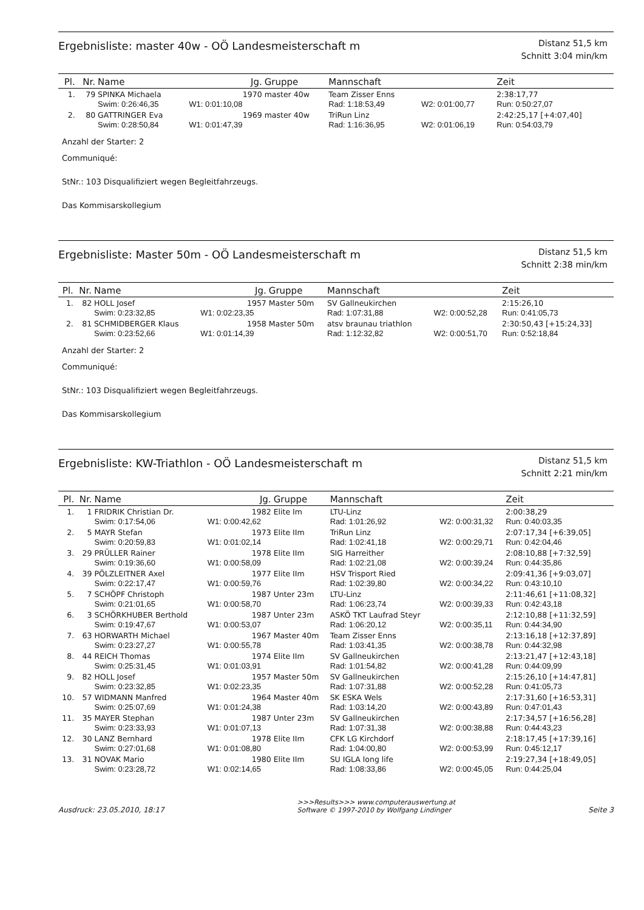Ergebnisliste: master 40w - OÖ Landesmeisterschaft m
Distanz 51,5 km
Schnitt 3:04 min/km
| Pl. | Nr. | Name | Jg. | Gruppe | Mannschaft | | Zeit |
| --- | --- | --- | --- | --- | --- | --- | --- |
| 1. | 79 | SPINKA Michaela | 1970 | master 40w | Team Zisser Enns | | 2:38:17,77 |
| | | Swim: 0:26:46,35 | W1: 0:01:10,08 | | Rad: 1:18:53,49 | W2: 0:01:00,77 | Run: 0:50:27,07 |
| 2. | 80 | GATTRINGER Eva | 1969 | master 40w | TriRun Linz | | 2:42:25,17 [+4:07,40] |
| | | Swim: 0:28:50,84 | W1: 0:01:47,39 | | Rad: 1:16:36,95 | W2: 0:01:06,19 | Run: 0:54:03,79 |
Anzahl der Starter: 2
Communiqué:
StNr.: 103 Disqualifiziert wegen Begleitfahrzeugs.
Das Kommisarskollegium
Ergebnisliste: Master 50m - OÖ Landesmeisterschaft m
Distanz 51,5 km
Schnitt 2:38 min/km
| Pl. | Nr. | Name | Jg. | Gruppe | Mannschaft | | Zeit |
| --- | --- | --- | --- | --- | --- | --- | --- |
| 1. | 82 | HOLL Josef | 1957 | Master 50m | SV Gallneukirchen | | 2:15:26,10 |
| | | Swim: 0:23:32,85 | W1: 0:02:23,35 | | Rad: 1:07:31,88 | W2: 0:00:52,28 | Run: 0:41:05,73 |
| 2. | 81 | SCHMIDBERGER Klaus | 1958 | Master 50m | atsv braunau triathlon | | 2:30:50,43 [+15:24,33] |
| | | Swim: 0:23:52,66 | W1: 0:01:14,39 | | Rad: 1:12:32,82 | W2: 0:00:51,70 | Run: 0:52:18,84 |
Anzahl der Starter: 2
Communiqué:
StNr.: 103 Disqualifiziert wegen Begleitfahrzeugs.
Das Kommisarskollegium
Ergebnisliste: KW-Triathlon - OÖ Landesmeisterschaft m
Distanz 51,5 km
Schnitt 2:21 min/km
| Pl. | Nr. | Name | Jg. | Gruppe | Mannschaft | | Zeit |
| --- | --- | --- | --- | --- | --- | --- | --- |
| 1. | 1 | FRIDRIK Christian Dr. | 1982 | Elite Im | LTU-Linz | | 2:00:38,29 |
| | | Swim: 0:17:54,06 | W1: 0:00:42,62 | | Rad: 1:01:26,92 | W2: 0:00:31,32 | Run: 0:40:03,35 |
| 2. | 5 | MAYR Stefan | 1973 | Elite IIm | TriRun Linz | | 2:07:17,34 [+6:39,05] |
| | | Swim: 0:20:59,83 | W1: 0:01:02,14 | | Rad: 1:02:41,18 | W2: 0:00:29,71 | Run: 0:42:04,46 |
| 3. | 29 | PRÜLLER Rainer | 1978 | Elite IIm | SIG Harreither | | 2:08:10,88 [+7:32,59] |
| | | Swim: 0:19:36,60 | W1: 0:00:58,09 | | Rad: 1:02:21,08 | W2: 0:00:39,24 | Run: 0:44:35,86 |
| 4. | 39 | PÖLZLEITNER Axel | 1977 | Elite IIm | HSV Trisport Ried | | 2:09:41,36 [+9:03,07] |
| | | Swim: 0:22:17,47 | W1: 0:00:59,76 | | Rad: 1:02:39,80 | W2: 0:00:34,22 | Run: 0:43:10,10 |
| 5. | 7 | SCHÖPF Christoph | 1987 | Unter 23m | LTU-Linz | | 2:11:46,61 [+11:08,32] |
| | | Swim: 0:21:01,65 | W1: 0:00:58,70 | | Rad: 1:06:23,74 | W2: 0:00:39,33 | Run: 0:42:43,18 |
| 6. | 3 | SCHÖRKHUBER Berthold | 1987 | Unter 23m | ASKÖ TKT Laufrad Steyr | | 2:12:10,88 [+11:32,59] |
| | | Swim: 0:19:47,67 | W1: 0:00:53,07 | | Rad: 1:06:20,12 | W2: 0:00:35,11 | Run: 0:44:34,90 |
| 7. | 63 | HORWARTH Michael | 1967 | Master 40m | Team Zisser Enns | | 2:13:16,18 [+12:37,89] |
| | | Swim: 0:23:27,27 | W1: 0:00:55,78 | | Rad: 1:03:41,35 | W2: 0:00:38,78 | Run: 0:44:32,98 |
| 8. | 44 | REICH Thomas | 1974 | Elite IIm | SV Gallneukirchen | | 2:13:21,47 [+12:43,18] |
| | | Swim: 0:25:31,45 | W1: 0:01:03,91 | | Rad: 1:01:54,82 | W2: 0:00:41,28 | Run: 0:44:09,99 |
| 9. | 82 | HOLL Josef | 1957 | Master 50m | SV Gallneukirchen | | 2:15:26,10 [+14:47,81] |
| | | Swim: 0:23:32,85 | W1: 0:02:23,35 | | Rad: 1:07:31,88 | W2: 0:00:52,28 | Run: 0:41:05,73 |
| 10. | 57 | WIDMANN Manfred | 1964 | Master 40m | SK ESKA Wels | | 2:17:31,60 [+16:53,31] |
| | | Swim: 0:25:07,69 | W1: 0:01:24,38 | | Rad: 1:03:14,20 | W2: 0:00:43,89 | Run: 0:47:01,43 |
| 11. | 35 | MAYER Stephan | 1987 | Unter 23m | SV Gallneukirchen | | 2:17:34,57 [+16:56,28] |
| | | Swim: 0:23:33,93 | W1: 0:01:07,13 | | Rad: 1:07:31,38 | W2: 0:00:38,88 | Run: 0:44:43,23 |
| 12. | 30 | LANZ Bernhard | 1978 | Elite IIm | CFK LG Kirchdorf | | 2:18:17,45 [+17:39,16] |
| | | Swim: 0:27:01,68 | W1: 0:01:08,80 | | Rad: 1:04:00,80 | W2: 0:00:53,99 | Run: 0:45:12,17 |
| 13. | 31 | NOVAK Mario | 1980 | Elite IIm | SU IGLA long life | | 2:19:27,34 [+18:49,05] |
| | | Swim: 0:23:28,72 | W1: 0:02:14,65 | | Rad: 1:08:33,86 | W2: 0:00:45,05 | Run: 0:44:25,04 |
Ausdruck: 23.05.2010, 18:17
>>>Results>>> www.computerauswertung.at
Software © 1997-2010 by Wolfgang Lindinger
Seite 3